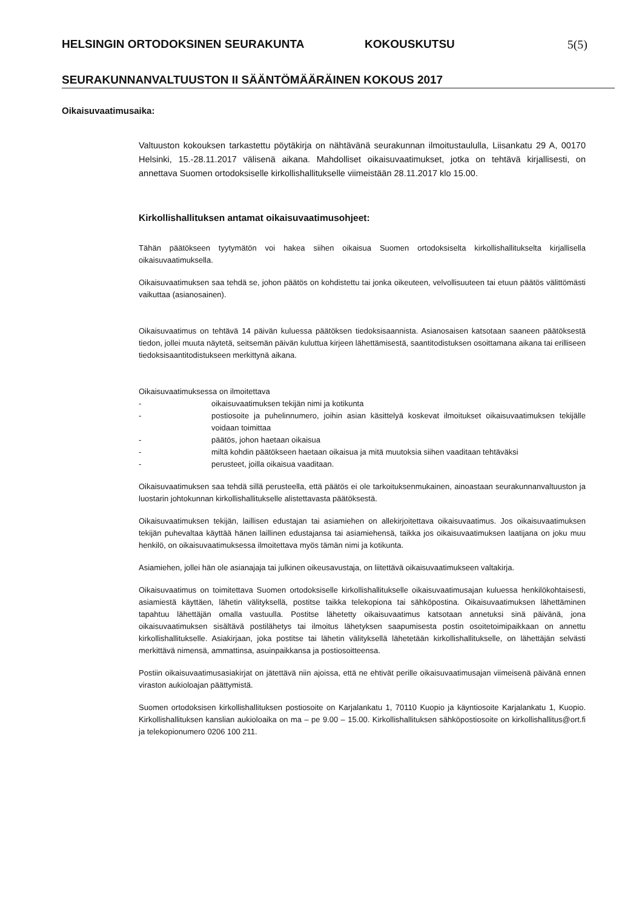HELSINGIN ORTODOKSINEN SEURAKUNTA KOKOUSKUTSU 5(5)
SEURAKUNNANVALTUUSTON II SÄÄNTÖMÄÄRÄINEN KOKOUS 2017
Oikaisuvaatimusaika:
Valtuuston kokouksen tarkastettu pöytäkirja on nähtävänä seurakunnan ilmoitustaululla, Liisankatu 29 A, 00170 Helsinki, 15.-28.11.2017 välisenä aikana. Mahdolliset oikaisuvaatimukset, jotka on tehtävä kirjallisesti, on annettava Suomen ortodoksiselle kirkollishallitukselle viimeistään 28.11.2017 klo 15.00.
Kirkollishallituksen antamat oikaisuvaatimusohjeet:
Tähän päätökseen tyytymätön voi hakea siihen oikaisua Suomen ortodoksiselta kirkollishallitukselta kirjallisella oikaisuvaatimuksella.
Oikaisuvaatimuksen saa tehdä se, johon päätös on kohdistettu tai jonka oikeuteen, velvollisuuteen tai etuun päätös välittömästi vaikuttaa (asianosainen).
Oikaisuvaatimus on tehtävä 14 päivän kuluessa päätöksen tiedoksisaannista. Asianosaisen katsotaan saaneen päätöksestä tiedon, jollei muuta näytetä, seitsemän päivän kuluttua kirjeen lähettämisestä, saantitodistuksen osoittamana aikana tai erilliseen tiedoksisaantitodistukseen merkittynä aikana.
Oikaisuvaatimuksessa on ilmoitettava
- oikaisuvaatimuksen tekijän nimi ja kotikunta
- postiosoite ja puhelinnumero, joihin asian käsittelyä koskevat ilmoitukset oikaisuvaatimuksen tekijälle voidaan toimittaa
- päätös, johon haetaan oikaisua
- miltä kohdin päätökseen haetaan oikaisua ja mitä muutoksia siihen vaaditaan tehtäväksi
- perusteet, joilla oikaisua vaaditaan.
Oikaisuvaatimuksen saa tehdä sillä perusteella, että päätös ei ole tarkoituksenmukainen, ainoastaan seurakunnanvaltuuston ja luostarin johtokunnan kirkollishallitukselle alistettavasta päätöksestä.
Oikaisuvaatimuksen tekijän, laillisen edustajan tai asiamiehen on allekirjoitettava oikaisuvaatimus. Jos oikaisuvaatimuksen tekijän puhevaltaa käyttää hänen laillinen edustajansa tai asiamiehensä, taikka jos oikaisuvaatimuksen laatijana on joku muu henkilö, on oikaisuvaatimuksessa ilmoitettava myös tämän nimi ja kotikunta.
Asiamiehen, jollei hän ole asianajaja tai julkinen oikeusavustaja, on liitettävä oikaisuvaatimukseen valtakirja.
Oikaisuvaatimus on toimitettava Suomen ortodoksiselle kirkollishallitukselle oikaisuvaatimusajan kuluessa henkilökohtaisesti, asiamiestä käyttäen, lähetin välityksellä, postitse taikka telekopiona tai sähköpostina. Oikaisuvaatimuksen lähettäminen tapahtuu lähettäjän omalla vastuulla. Postitse lähetetty oikaisuvaatimus katsotaan annetuksi sinä päivänä, jona oikaisuvaatimuksen sisältävä postilähetys tai ilmoitus lähetyksen saapumisesta postin osoitetoimipaikkaan on annettu kirkollishallitukselle. Asiakirjaan, joka postitse tai lähetin välityksellä lähetetään kirkollishallitukselle, on lähettäjän selvästi merkittävä nimensä, ammattinsa, asuinpaikkansa ja postiosoitteensa.
Postiin oikaisuvaatimusasiakirjat on jätettävä niin ajoissa, että ne ehtivät perille oikaisuvaatimusajan viimeisenä päivänä ennen viraston aukioloajan päättymistä.
Suomen ortodoksisen kirkollishallituksen postiosoite on Karjalankatu 1, 70110 Kuopio ja käyntiosoite Karjalankatu 1, Kuopio. Kirkollishallituksen kanslian aukioloaika on ma – pe 9.00 – 15.00. Kirkollishallituksen sähköpostiosoite on kirkollishallitus@ort.fi ja telekopionumero 0206 100 211.